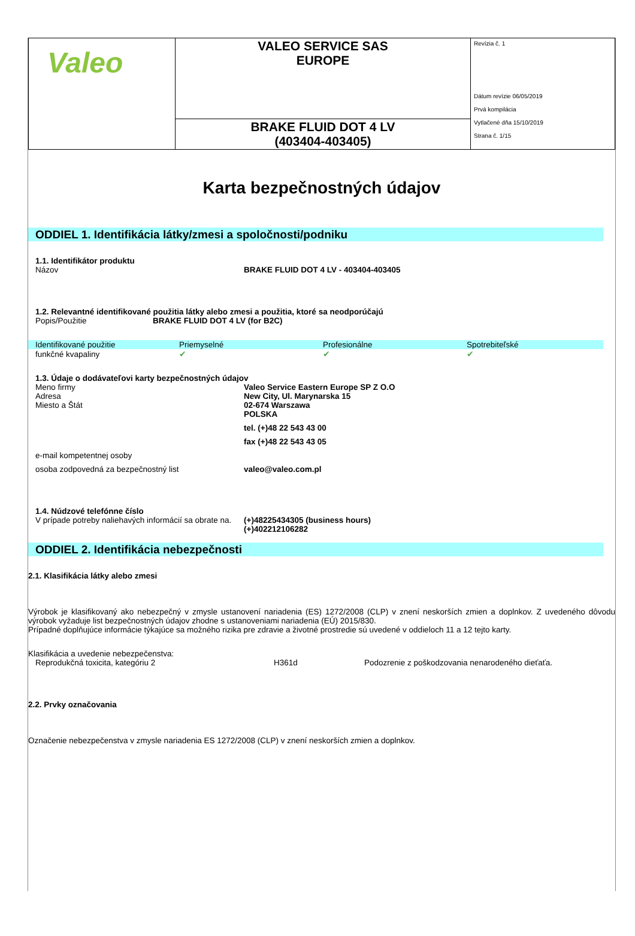| Valeo | VALEO SERVICE SAS EUROPE | Revízia č. 1 Dátum revízie 06/05/2019 Prvá kompilácia Vytlačené dňa 15/10/2019 Strana č. 1/15 |
| | BRAKE FLUID DOT 4 LV (403404-403405) | |
Karta bezpečnostných údajov
ODDIEL 1. Identifikácia látky/zmesi a spoločnosti/podniku
1.1. Identifikátor produktu
Názov BRAKE FLUID DOT 4 LV - 403404-403405
1.2. Relevantné identifikované použitia látky alebo zmesi a použitia, ktoré sa neodporúčajú
Popis/Použitie BRAKE FLUID DOT 4 LV (for B2C)
| Identifikované použitie | Priemyselné | Profesionálne | Spotrebiteľské |
| funkčné kvapaliny | ✔ | ✔ | ✔ |
1.3. Údaje o dodávateľovi karty bezpečnostných údajov
Meno firmy
Adresa
Miesto a Štát
Valeo Service Eastern Europe SP Z O.O
New City, Ul. Marynarska 15
02-674 Warszawa
POLSKA
tel. (+)48 22 543 43 00
fax (+)48 22 543 43 05
e-mail kompetentnej osoby
osoba zodpovedná za bezpečnostný list valeo@valeo.com.pl
1.4. Núdzové telefónne číslo
V prípade potreby naliehavých informácií sa obrate na.
(+)48225434305 (business hours)
(+)402212106282
ODDIEL 2. Identifikácia nebezpečnosti
2.1. Klasifikácia látky alebo zmesi
Výrobok je klasifikovaný ako nebezpečný v zmysle ustanovení nariadenia (ES) 1272/2008 (CLP) v znení neskorších zmien a doplnkov. Z uvedeného dôvodu výrobok vyžaduje list bezpečnostných údajov zhodne s ustanoveniami nariadenia (EÚ) 2015/830.
Prípadné doplňujúce informácie týkajúce sa možného rizika pre zdravie a životné prostredie sú uvedené v oddieloch 11 a 12 tejto karty.
Klasifikácia a uvedenie nebezpečenstva:
Reprodukčná toxicita, kategóriu 2 H361d Podozrenie z poškodzovania nenarodeného dieťaťa.
2.2. Prvky označovania
Označenie nebezpečenstva v zmysle nariadenia ES 1272/2008 (CLP) v znení neskorších zmien a doplnkov.